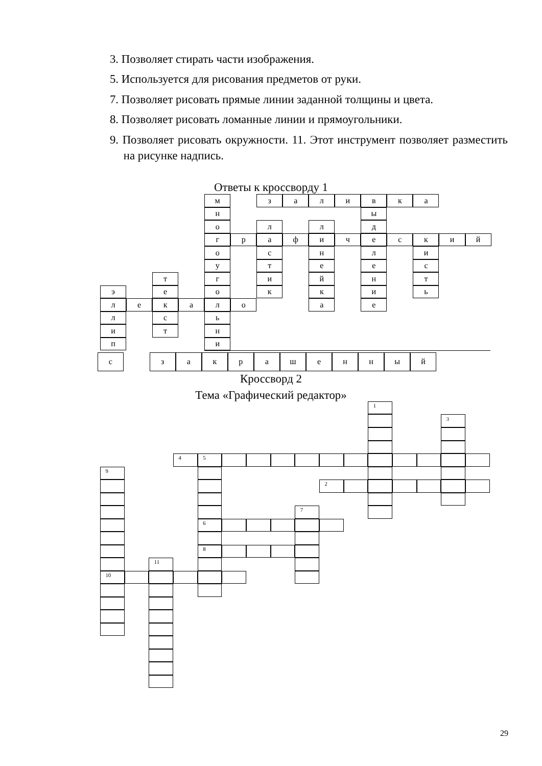3. Позволяет стирать части изображения.
5. Используется для рисования предметов от руки.
7. Позволяет рисовать прямые линии заданной толщины и цвета.
8. Позволяет рисовать ломанные линии и прямоугольники.
9. Позволяет рисовать окружности. 11. Этот инструмент позволяет разместить на рисунке надпись.
Ответы к кроссворду 1
м
з
а
л
и
в
к
а
н
ы
о
л
л
д
г
р
а
ф
и
ч
е
с
к
и
й
о
с
н
л
и
у
т
е
е
с
т
г
и
й
н
т
э
е
о
к
к
и
ь
л
е
к
а
л
о
а
е
л
с
ь
и
т
н
п
и
с
з
а
к
р
а
ш
е
н
н
ы
й
Кроссворд 2
Тема «Графический редактор»
1
3
4
5
9
2
7
6
8
11
10
29